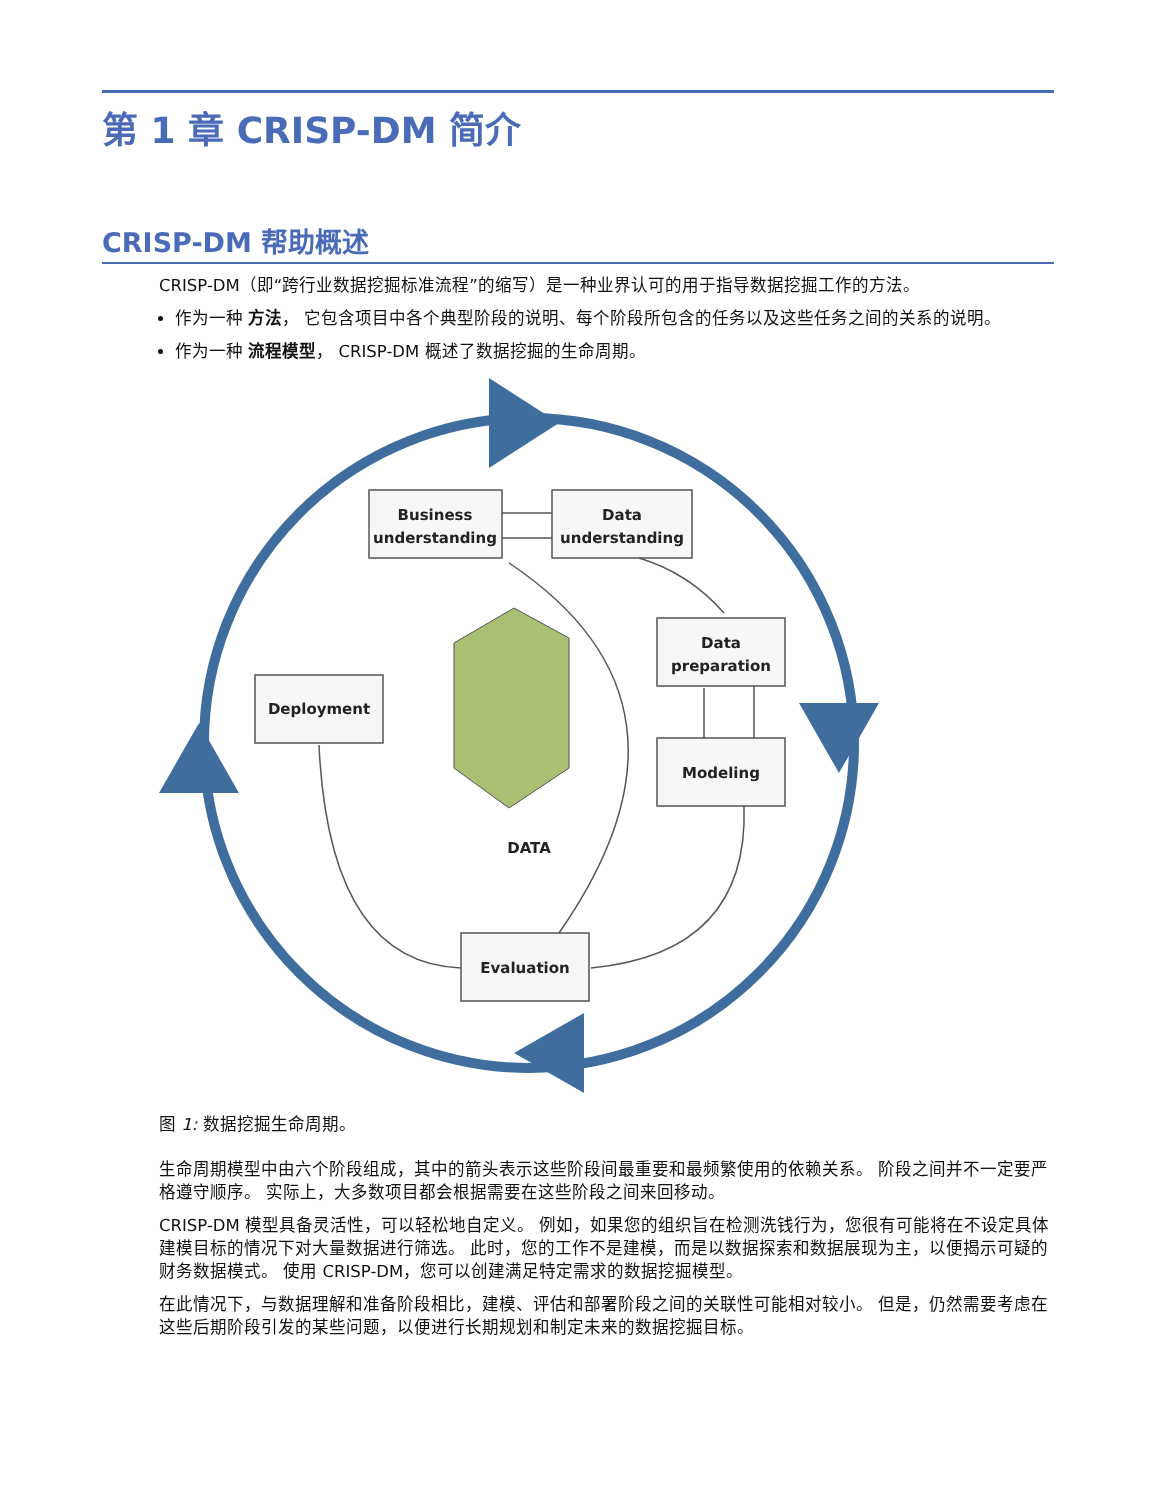第 1 章 CRISP-DM 简介
CRISP-DM 帮助概述
CRISP-DM（即“跨行业数据挖掘标准流程”的缩写）是一种业界认可的用于指导数据挖掘工作的方法。
作为一种 方法， 它包含项目中各个典型阶段的说明、每个阶段所包含的任务以及这些任务之间的关系的说明。
作为一种 流程模型， CRISP-DM 概述了数据挖掘的生命周期。
Business
understanding
Data
understanding
Data
preparation
Modeling
Deployment
Evaluation
DATA
图 1: 数据挖掘生命周期。
生命周期模型中由六个阶段组成，其中的箭头表示这些阶段间最重要和最频繁使用的依赖关系。 阶段之间并不一定要严格遵守顺序。 实际上，大多数项目都会根据需要在这些阶段之间来回移动。
CRISP-DM 模型具备灵活性，可以轻松地自定义。 例如，如果您的组织旨在检测洗钱行为，您很有可能将在不设定具体建模目标的情况下对大量数据进行筛选。 此时，您的工作不是建模，而是以数据探索和数据展现为主，以便揭示可疑的财务数据模式。 使用 CRISP-DM，您可以创建满足特定需求的数据挖掘模型。
在此情况下，与数据理解和准备阶段相比，建模、评估和部署阶段之间的关联性可能相对较小。 但是，仍然需要考虑在这些后期阶段引发的某些问题，以便进行长期规划和制定未来的数据挖掘目标。